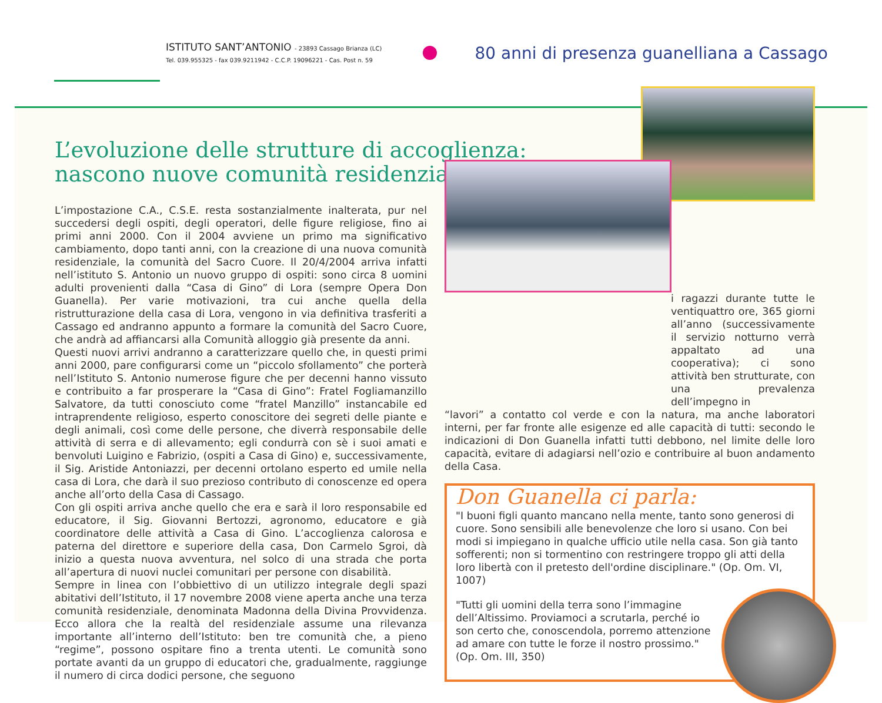ISTITUTO SANT’ANTONIO - 23893 Cassago Brianza (LC)
Tel. 039.955325 - fax 039.9211942 - C.C.P. 19096221 - Cas. Post n. 59
80 anni di presenza guanelliana a Cassago
L’evoluzione delle strutture di accoglienza: nascono nuove comunità residenziali
L’impostazione C.A., C.S.E. resta sostanzialmente inalterata, pur nel succedersi degli ospiti, degli operatori, delle figure religiose, fino ai primi anni 2000. Con il 2004 avviene un primo ma significativo cambiamento, dopo tanti anni, con la creazione di una nuova comunità residenziale, la comunità del Sacro Cuore. Il 20/4/2004 arriva infatti nell’istituto S. Antonio un nuovo gruppo di ospiti: sono circa 8 uomini adulti provenienti dalla “Casa di Gino” di Lora (sempre Opera Don Guanella). Per varie motivazioni, tra cui anche quella della ristrutturazione della casa di Lora, vengono in via definitiva trasferiti a Cassago ed andranno appunto a formare la comunità del Sacro Cuore, che andrà ad affiancarsi alla Comunità alloggio già presente da anni.
Questi nuovi arrivi andranno a caratterizzare quello che, in questi primi anni 2000, pare configurarsi come un “piccolo sfollamento” che porterà nell’Istituto S. Antonio numerose figure che per decenni hanno vissuto e contribuito a far prosperare la “Casa di Gino”: Fratel Fogliamanzillo Salvatore, da tutti conosciuto come “fratel Manzillo” instancabile ed intraprendente religioso, esperto conoscitore dei segreti delle piante e degli animali, così come delle persone, che diverrà responsabile delle attività di serra e di allevamento; egli condurrà con sè i suoi amati e benvoluti Luigino e Fabrizio, (ospiti a Casa di Gino) e, successivamente, il Sig. Aristide Antoniazzi, per decenni ortolano esperto ed umile nella casa di Lora, che darà il suo prezioso contributo di conoscenze ed opera anche all’orto della Casa di Cassago.
Con gli ospiti arriva anche quello che era e sarà il loro responsabile ed educatore, il Sig. Giovanni Bertozzi, agronomo, educatore e già coordinatore delle attività a Casa di Gino. L’accoglienza calorosa e paterna del direttore e superiore della casa, Don Carmelo Sgroi, dà inizio a questa nuova avventura, nel solco di una strada che porta all’apertura di nuovi nuclei comunitari per persone con disabilità.
Sempre in linea con l’obbiettivo di un utilizzo integrale degli spazi abitativi dell’Istituto, il 17 novembre 2008 viene aperta anche una terza comunità residenziale, denominata Madonna della Divina Provvidenza. Ecco allora che la realtà del residenziale assume una rilevanza importante all’interno dell’Istituto: ben tre comunità che, a pieno “regime”, possono ospitare fino a trenta utenti. Le comunità sono portate avanti da un gruppo di educatori che, gradualmente, raggiunge il numero di circa dodici persone, che seguono
i ragazzi durante tutte le ventiquattro ore, 365 giorni all’anno (successivamente il servizio notturno verrà appaltato ad una cooperativa); ci sono attività ben strutturate, con una prevalenza dell’impegno in
“lavori” a contatto col verde e con la natura, ma anche laboratori interni, per far fronte alle esigenze ed alle capacità di tutti: secondo le indicazioni di Don Guanella infatti tutti debbono, nel limite delle loro capacità, evitare di adagiarsi nell’ozio e contribuire al buon andamento della Casa.
Don Guanella ci parla:
"I buoni figli quanto mancano nella mente, tanto sono generosi di cuore. Sono sensibili alle benevolenze che loro si usano. Con bei modi si impiegano in qualche ufficio utile nella casa. Son già tanto sofferenti; non si tormentino con restringere troppo gli atti della loro libertà con il pretesto dell'ordine disciplinare." (Op. Om. VI, 1007)
"Tutti gli uomini della terra sono l’immagine dell’Altissimo. Proviamoci a scrutarla, perché io son certo che, conoscendola, porremo attenzione ad amare con tutte le forze il nostro prossimo." (Op. Om. III, 350)